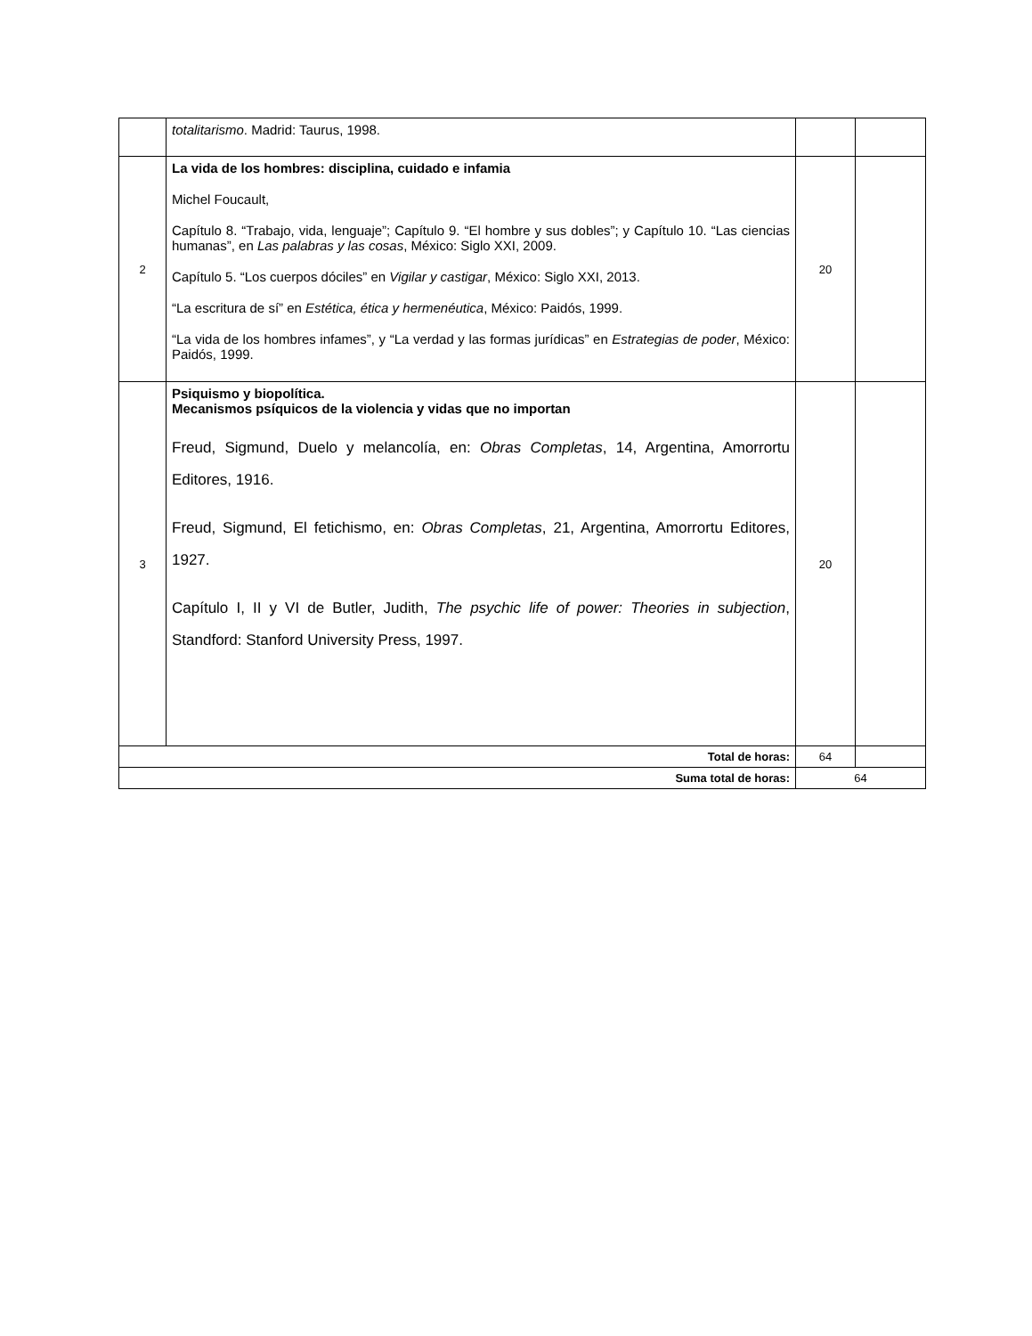| | totalitarismo . Madrid: Taurus, 1998. | | |
| 2 | La vida de los hombres: disciplina, cuidado e infamia Michel Foucault, Capítulo 8. “Trabajo, vida, lenguaje”; Capítulo 9. “El hombre y sus dobles”; y Capítulo 10. “Las ciencias humanas”, en Las palabras y las cosas , México: Siglo XXI, 2009. Capítulo 5. “Los cuerpos dóciles” en Vigilar y castigar , México: Siglo XXI, 2013. “La escritura de sí” en Estética, ética y hermenéutica , México: Paidós, 1999. “La vida de los hombres infames”, y “La verdad y las formas jurídicas” en Estrategias de poder , México: Paidós, 1999. | 20 | |
| 3 | Psiquismo y biopolítica. Mecanismos psíquicos de la violencia y vidas que no importan Freud, Sigmund, Duelo y melancolía, en: Obras Completas , 14, Argentina, Amorrortu Editores, 1916. Freud, Sigmund, El fetichismo, en: Obras Completas , 21, Argentina, Amorrortu Editores, 1927. Capítulo I, II y VI de Butler, Judith, The psychic life of power: Theories in subjection , Standford: Stanford University Press, 1997. | 20 | |
| Total de horas: | | 64 | |
| Suma total de horas: | | 64 | |